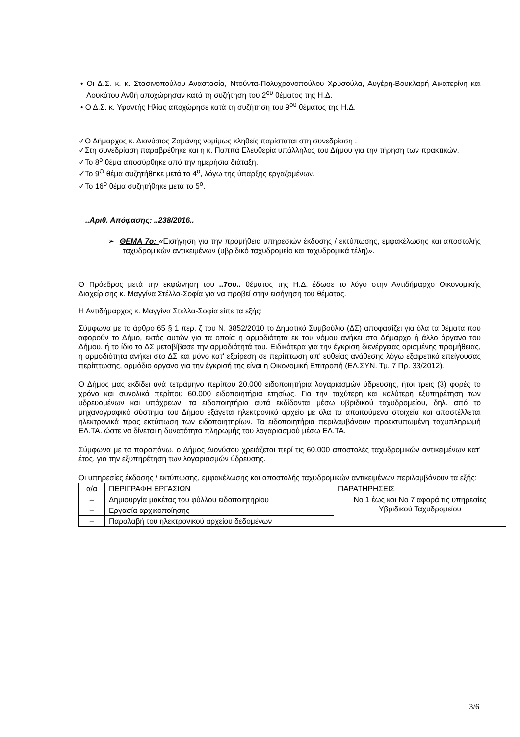• Οι Δ.Σ. κ. κ. Στασινοπούλου Αναστασία, Ντούντα-Πολυχρονοπούλου Χρυσούλα, Αυγέρη-Βουκλαρή Αικατερίνη και Λουκάτου Ανθή αποχώρησαν κατά τη συζήτηση του 2<sup>ου</sup> θέματος της Η.Δ.
• Ο Δ.Σ. κ. Υφαντής Ηλίας αποχώρησε κατά τη συζήτηση του 9<sup>ου</sup> θέματος της Η.Δ.
✓Ο Δήμαρχος κ. Διονύσιος Ζαμάνης νομίμως κληθείς παρίσταται στη συνεδρίαση .
✓Στη συνεδρίαση παραβρέθηκε και η κ. Παππά Ελευθερία υπάλληλος του Δήμου για την τήρηση των πρακτικών.
✓Το 8<sup>ο</sup> θέμα αποσύρθηκε από την ημερήσια διάταξη.
✓Το 9<sup>Ο</sup> θέμα συζητήθηκε μετά το 4<sup>ο</sup>, λόγω της ύπαρξης εργαζομένων.
✓Το 16<sup>ο</sup> θέμα συζητήθηκε μετά το 5<sup>ο</sup>.
..Αριθ. Απόφασης: ..238/2016..
➢ ΘΕΜΑ 7ο: «Εισήγηση για την προμήθεια υπηρεσιών έκδοσης / εκτύπωσης, εμφακέλωσης και αποστολής ταχυδρομικών αντικειμένων (υβριδικό ταχυδρομείο και ταχυδρομικά τέλη)».
Ο Πρόεδρος μετά την εκφώνηση του ..7ου.. θέματος της Η.Δ. έδωσε το λόγο στην Αντιδήμαρχο Οικονομικής Διαχείρισης κ. Μαγγίνα Στέλλα-Σοφία για να προβεί στην εισήγηση του θέματος.
Η Αντιδήμαρχος κ. Μαγγίνα Στέλλα-Σοφία είπε τα εξής:
Σύμφωνα με το άρθρο 65 § 1 περ. ζ του Ν. 3852/2010 το Δημοτικό Συμβούλιο (ΔΣ) αποφασίζει για όλα τα θέματα που αφορούν το Δήμο, εκτός αυτών για τα οποία η αρμοδιότητα εκ του νόμου ανήκει στο Δήμαρχο ή άλλο όργανο του Δήμου, ή το ίδιο το ΔΣ μεταβίβασε την αρμοδιότητά του. Ειδικότερα για την έγκριση διενέργειας ορισμένης προμήθειας, η αρμοδιότητα ανήκει στο ΔΣ και μόνο κατ' εξαίρεση σε περίπτωση απ' ευθείας ανάθεσης λόγω εξαιρετικά επείγουσας περίπτωσης, αρμόδιο όργανο για την έγκρισή της είναι η Οικονομική Επιτροπή (ΕΛ.ΣΥΝ. Τμ. 7 Πρ. 33/2012).
Ο Δήμος μας εκδίδει ανά τετράμηνο περίπου 20.000 ειδοποιητήρια λογαριασμών ύδρευσης, ήτοι τρεις (3) φορές το χρόνο και συνολικά περίπου 60.000 ειδοποιητήρια ετησίως. Για την ταχύτερη και καλύτερη εξυπηρέτηση των υδρευομένων και υπόχρεων, τα ειδοποιητήρια αυτά εκδίδονται μέσω υβριδικού ταχυδρομείου, δηλ. από το μηχανογραφικό σύστημα του Δήμου εξάγεται ηλεκτρονικό αρχείο με όλα τα απαιτούμενα στοιχεία και αποστέλλεται ηλεκτρονικά προς εκτύπωση των ειδοποιητηρίων. Τα ειδοποιητήρια περιλαμβάνουν προεκτυπωμένη ταχυπληρωμή ΕΛ.ΤΑ. ώστε να δίνεται η δυνατότητα πληρωμής του λογαριασμού μέσω ΕΛ.ΤΑ.
Σύμφωνα με τα παραπάνω, ο Δήμος Διονύσου χρειάζεται περί τις 60.000 αποστολές ταχυδρομικών αντικειμένων κατ’ έτος, για την εξυπηρέτηση των λογαριασμών ύδρευσης.
Οι υπηρεσίες έκδοσης / εκτύπωσης, εμφακέλωσης και αποστολής ταχυδρομικών αντικειμένων περιλαμβάνουν τα εξής:
| α/α | ΠΕΡΙΓΡΑΦΗ ΕΡΓΑΣΙΩΝ | ΠΑΡΑΤΗΡΗΣΕΙΣ |
| – | Δημιουργία μακέτας του φύλλου ειδοποιητηρίου | Νο 1 έως και Νο 7 αφορά τις υπηρεσίες Υβριδικού Ταχυδρομείου |
| – | Εργασία αρχικοποίησης | |
| – | Παραλαβή του ηλεκτρονικού αρχείου δεδομένων | |
3/6